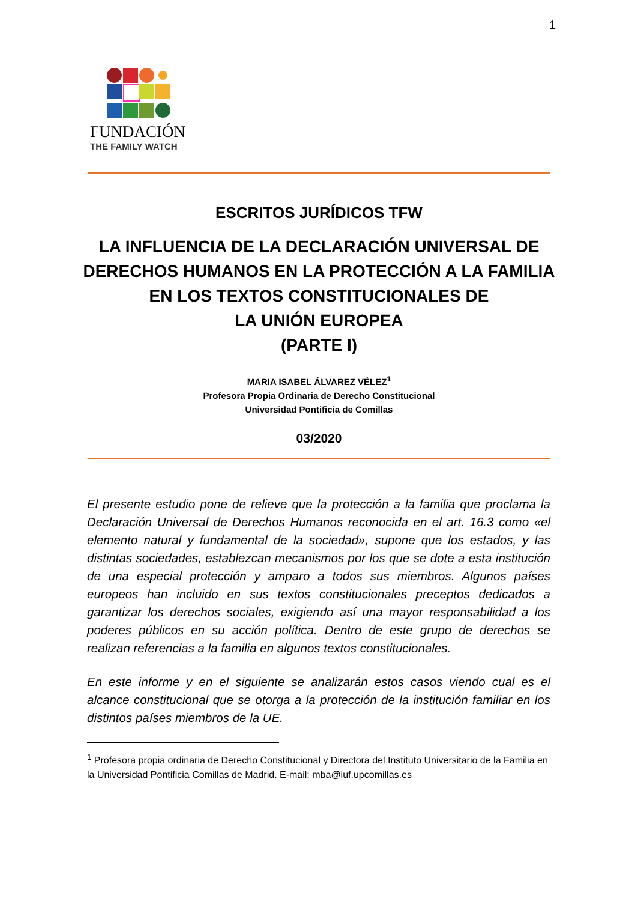1
FUNDACIÓN
THE FAMILY WATCH
ESCRITOS JURÍDICOS TFW
LA INFLUENCIA DE LA DECLARACIÓN UNIVERSAL DE
DERECHOS HUMANOS EN LA PROTECCIÓN A LA FAMILIA
EN LOS TEXTOS CONSTITUCIONALES DE
LA UNIÓN EUROPEA
(PARTE I)
MARIA ISABEL ÁLVAREZ VÉLEZ<sup>1</sup>
Profesora Propia Ordinaria de Derecho Constitucional
Universidad Pontificia de Comillas
03/2020
El presente estudio pone de relieve que la protección a la familia que proclama la Declaración Universal de Derechos Humanos reconocida en el art. 16.3 como «el elemento natural y fundamental de la sociedad», supone que los estados, y las distintas sociedades, establezcan mecanismos por los que se dote a esta institución de una especial protección y amparo a todos sus miembros. Algunos países europeos han incluido en sus textos constitucionales preceptos dedicados a garantizar los derechos sociales, exigiendo así una mayor responsabilidad a los poderes públicos en su acción política. Dentro de este grupo de derechos se realizan referencias a la familia en algunos textos constitucionales.
En este informe y en el siguiente se analizarán estos casos viendo cual es el alcance constitucional que se otorga a la protección de la institución familiar en los distintos países miembros de la UE.
<sup>1</sup> Profesora propia ordinaria de Derecho Constitucional y Directora del Instituto Universitario de la Familia en la Universidad Pontificia Comillas de Madrid. E-mail: mba@iuf.upcomillas.es